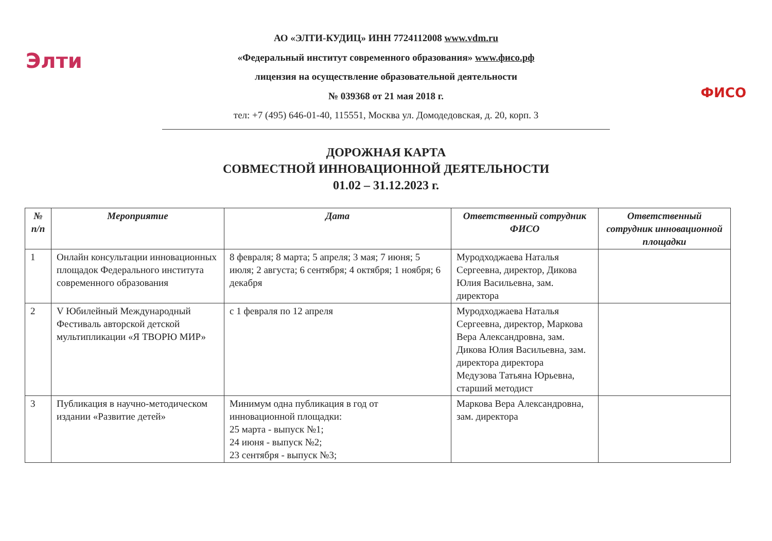Элти
АО «ЭЛТИ-КУДИЦ» ИНН 7724112008 www.vdm.ru
«Федеральный институт современного образования» www.фисо.рф
лицензия на осуществление образовательной деятельности
№ 039368 от 21 мая 2018 г.
тел: +7 (495) 646-01-40, 115551, Москва ул. Домодедовская, д. 20, корп. 3
ФИСО
ДОРОЖНАЯ КАРТА
СОВМЕСТНОЙ ИННОВАЦИОННОЙ ДЕЯТЕЛЬНОСТИ
01.02 – 31.12.2023 г.
| № п/п | Мероприятие | Дата | Ответственный сотрудник ФИСО | Ответственный сотрудник инновационной площадки |
| --- | --- | --- | --- | --- |
| 1 | Онлайн консультации инновационных площадок Федерального института современного образования | 8 февраля; 8 марта; 5 апреля; 3 мая; 7 июня; 5 июля; 2 августа; 6 сентября; 4 октября; 1 ноября; 6 декабря | Муродходжаева Наталья Сергеевна, директор, Дикова Юлия Васильевна, зам. директора | |
| 2 | V Юбилейный Международный Фестиваль авторской детской мультипликации «Я ТВОРЮ МИР» | с 1 февраля по 12 апреля | Муродходжаева Наталья Сергеевна, директор, Маркова Вера Александровна, зам. Дикова Юлия Васильевна, зам. директора директора Медузова Татьяна Юрьевна, старший методист | |
| 3 | Публикация в научно-методическом издании «Развитие детей» | Минимум одна публикация в год от инновационной площадки: 25 марта - выпуск №1; 24 июня - выпуск №2; 23 сентября - выпуск №3; | Маркова Вера Александровна, зам. директора | |